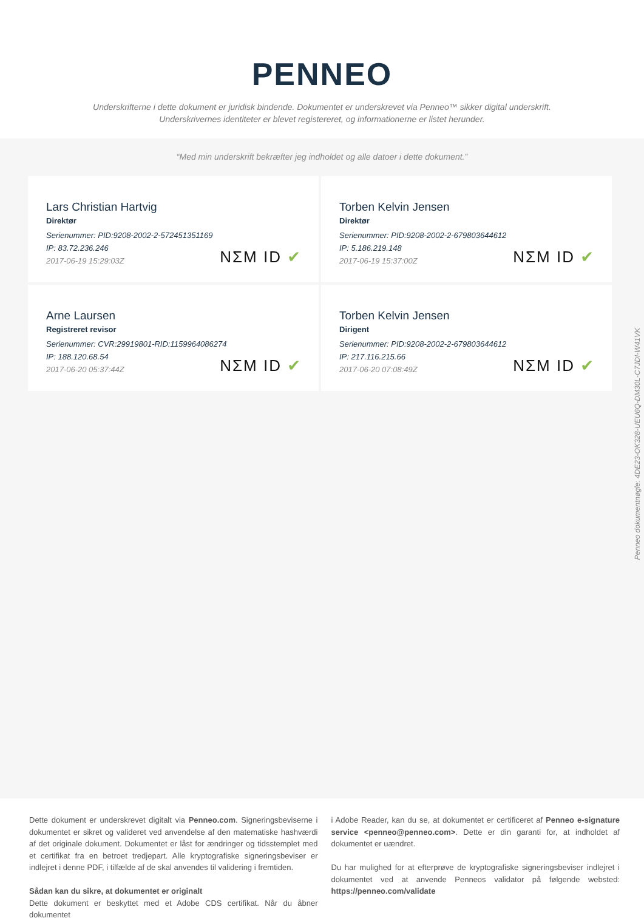PENNEO
Underskrifterne i dette dokument er juridisk bindende. Dokumentet er underskrevet via Penneo™ sikker digital underskrift.
Underskrivernes identiteter er blevet registereret, og informationerne er listet herunder.
“Med min underskrift bekræfter jeg indholdet og alle datoer i dette dokument.”
Lars Christian Hartvig
Direktør
Serienummer: PID:9208-2002-2-572451351169
IP: 83.72.236.246
2017-06-19 15:29:03Z
NΣM ID ✔
Torben Kelvin Jensen
Direktør
Serienummer: PID:9208-2002-2-679803644612
IP: 5.186.219.148
2017-06-19 15:37:00Z
NΣM ID ✔
Arne Laursen
Registreret revisor
Serienummer: CVR:29919801-RID:1159964086274
IP: 188.120.68.54
2017-06-20 05:37:44Z
NΣM ID ✔
Torben Kelvin Jensen
Dirigent
Serienummer: PID:9208-2002-2-679803644612
IP: 217.116.215.66
2017-06-20 07:08:49Z
NΣM ID ✔
Penneo dokumentnøgle: 4DE23-OK328-UEU6Q-DM30L-C7JDI-W41VK
Dette dokument er underskrevet digitalt via Penneo.com. Signeringsbeviserne i dokumentet er sikret og valideret ved anvendelse af den matematiske hashværdi af det originale dokument. Dokumentet er låst for ændringer og tidsstemplet med et certifikat fra en betroet tredjepart. Alle kryptografiske signeringsbeviser er indlejret i denne PDF, i tilfælde af de skal anvendes til validering i fremtiden.
Sådan kan du sikre, at dokumentet er originalt
Dette dokument er beskyttet med et Adobe CDS certifikat. Når du åbner dokumentet
i Adobe Reader, kan du se, at dokumentet er certificeret af Penneo e-signature service <penneo@penneo.com>. Dette er din garanti for, at indholdet af dokumentet er uændret.
Du har mulighed for at efterprøve de kryptografiske signeringsbeviser indlejret i dokumentet ved at anvende Penneos validator på følgende websted: https://penneo.com/validate